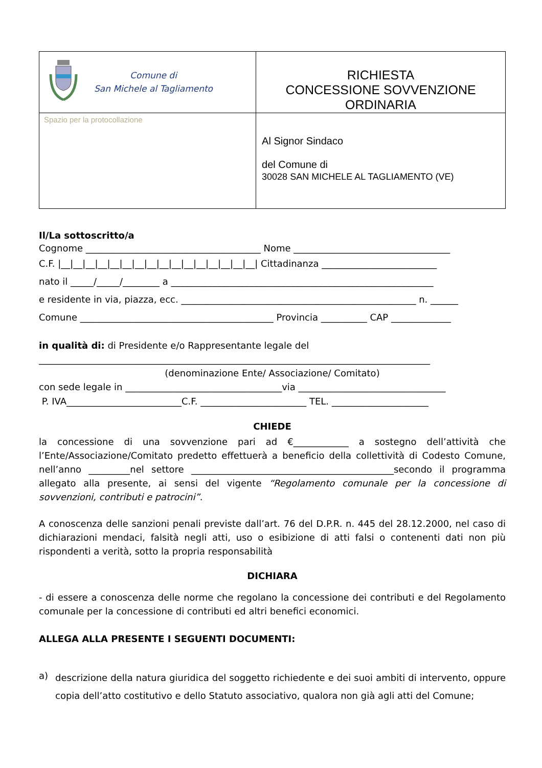| Comune di San Michele al Tagliamento | RICHIESTA CONCESSIONE SOVVENZIONE ORDINARIA |
| Spazio per la protocollazione | Al Signor Sindaco del Comune di 30028 SAN MICHELE AL TAGLIAMENTO (VE) |
Il/La sottoscritto/a
Cognome ______________________________________ Nome __________________________________
C.F. |__|__|__|__|__|__|__|__|__|__|__|__|__|__|__|__| Cittadinanza _________________________
nato il _____/_____/________ a _________________________________________________________
e residente in via, piazza, ecc. ___________________________________________________ n. ______
Comune __________________________________________ Provincia __________ CAP _____________
in qualità di: di Presidente e/o Rappresentante legale del
_____________________________________________________________________________________
(denominazione Ente/ Associazione/ Comitato)
con sede legale in __________________________________via ________________________________
P. IVA_________________________C.F. _______________________ TEL. _____________________
CHIEDE
la concessione di una sovvenzione pari ad €____________ a sostegno dell’attività che l’Ente/Associazione/Comitato predetto effettuerà a beneficio della collettività di Codesto Comune, nell’anno _________nel settore ____________________________________________secondo il programma allegato alla presente, ai sensi del vigente “Regolamento comunale per la concessione di sovvenzioni, contributi e patrocini”.
A conoscenza delle sanzioni penali previste dall’art. 76 del D.P.R. n. 445 del 28.12.2000, nel caso di dichiarazioni mendaci, falsità negli atti, uso o esibizione di atti falsi o contenenti dati non più rispondenti a verità, sotto la propria responsabilità
DICHIARA
- di essere a conoscenza delle norme che regolano la concessione dei contributi e del Regolamento comunale per la concessione di contributi ed altri benefici economici.
ALLEGA ALLA PRESENTE I SEGUENTI DOCUMENTI:
a)
descrizione della natura giuridica del soggetto richiedente e dei suoi ambiti di intervento, oppure copia dell’atto costitutivo e dello Statuto associativo, qualora non già agli atti del Comune;